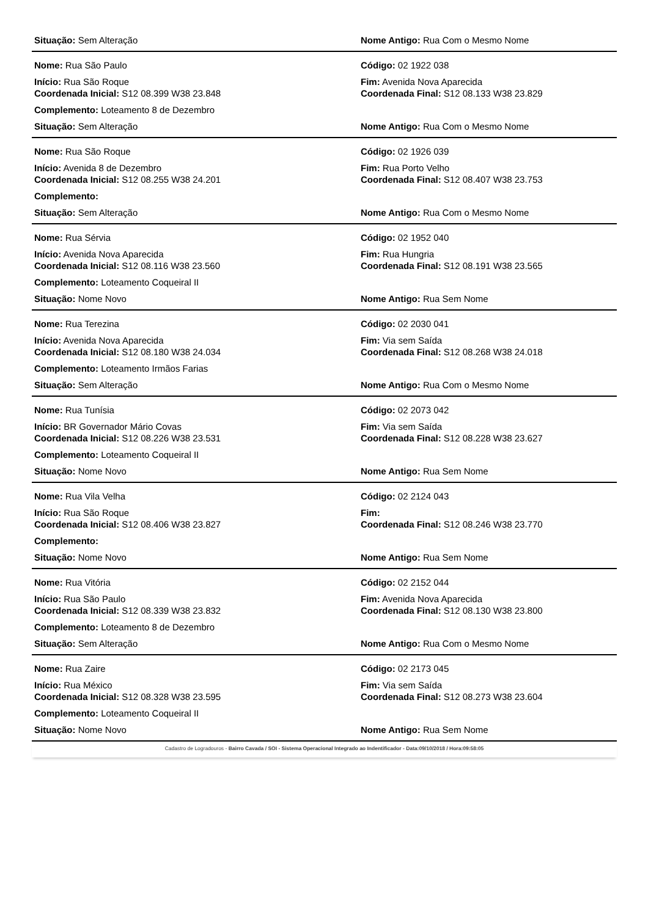Situação: Sem Alteração Nome Antigo: Rua Com o Mesmo Nome
Nome: Rua São Paulo Código: 02 1922 038
Início: Rua São Roque
Coordenada Inicial: S12 08.399 W38 23.848
Fim: Avenida Nova Aparecida
Coordenada Final: S12 08.133 W38 23.829
Complemento: Loteamento 8 de Dezembro
Situação: Sem Alteração Nome Antigo: Rua Com o Mesmo Nome
Nome: Rua São Roque Código: 02 1926 039
Início: Avenida 8 de Dezembro
Coordenada Inicial: S12 08.255 W38 24.201
Fim: Rua Porto Velho
Coordenada Final: S12 08.407 W38 23.753
Complemento:
Situação: Sem Alteração Nome Antigo: Rua Com o Mesmo Nome
Nome: Rua Sérvia Código: 02 1952 040
Início: Avenida Nova Aparecida
Coordenada Inicial: S12 08.116 W38 23.560
Fim: Rua Hungria
Coordenada Final: S12 08.191 W38 23.565
Complemento: Loteamento Coqueiral II
Situação: Nome Novo Nome Antigo: Rua Sem Nome
Nome: Rua Terezina Código: 02 2030 041
Início: Avenida Nova Aparecida
Coordenada Inicial: S12 08.180 W38 24.034
Fim: Via sem Saída
Coordenada Final: S12 08.268 W38 24.018
Complemento: Loteamento Irmãos Farias
Situação: Sem Alteração Nome Antigo: Rua Com o Mesmo Nome
Nome: Rua Tunísia Código: 02 2073 042
Início: BR Governador Mário Covas
Coordenada Inicial: S12 08.226 W38 23.531
Fim: Via sem Saída
Coordenada Final: S12 08.228 W38 23.627
Complemento: Loteamento Coqueiral II
Situação: Nome Novo Nome Antigo: Rua Sem Nome
Nome: Rua Vila Velha Código: 02 2124 043
Início: Rua São Roque
Coordenada Inicial: S12 08.406 W38 23.827
Fim:
Coordenada Final: S12 08.246 W38 23.770
Complemento:
Situação: Nome Novo Nome Antigo: Rua Sem Nome
Nome: Rua Vitória Código: 02 2152 044
Início: Rua São Paulo
Coordenada Inicial: S12 08.339 W38 23.832
Fim: Avenida Nova Aparecida
Coordenada Final: S12 08.130 W38 23.800
Complemento: Loteamento 8 de Dezembro
Situação: Sem Alteração Nome Antigo: Rua Com o Mesmo Nome
Nome: Rua Zaire Código: 02 2173 045
Início: Rua México
Coordenada Inicial: S12 08.328 W38 23.595
Fim: Via sem Saída
Coordenada Final: S12 08.273 W38 23.604
Complemento: Loteamento Coqueiral II
Situação: Nome Novo Nome Antigo: Rua Sem Nome
Cadastro de Logradouros - Bairro Cavada / SOI - Sistema Operacional Integrado ao Indentificador - Data:09/10/2018 / Hora:09:58:05